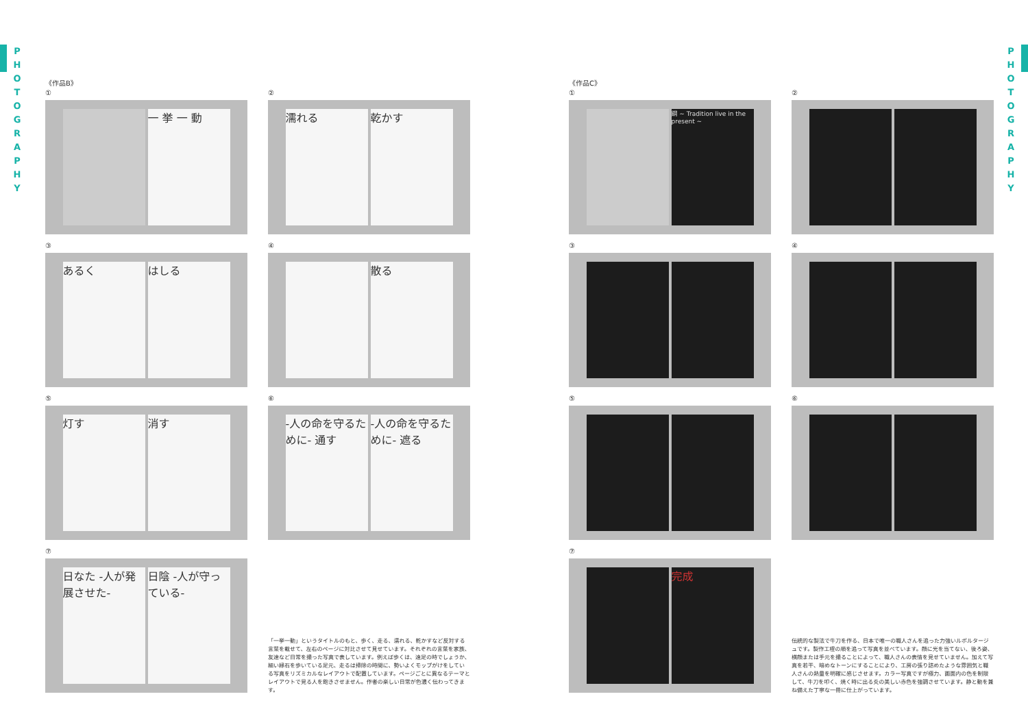P H O T O G R A P H Y
P H O T O G R A P H Y
《作品B》
①
一 挙 一 動
②
濡れる 乾かす
③
あるく はしる
④
散る
⑤
灯す 消す
⑥
-人の命を守るために- 通す
-人の命を守るために- 遮る
⑦
日なた -人が発展させた-
日陰 -人が守っている-
「一挙一動」というタイトルのもと、歩く、走る、濡れる、乾かすなど反対する言葉を載せて、左右のページに対比させて見せています。それぞれの言葉を家族、友達など日常を撮った写真で表しています。例えば歩くは、遠足の時でしょうか、細い縁石を歩いている足元、走るは掃除の時間に、勢いよくモップがけをしている写真をリズミカルなレイアウトで配置しています。ページごとに異なるテーマとレイアウトで見る人を飽きさせません。作者の楽しい日常が色濃く伝わってきます。
《作品C》
①
鋼 ~ Tradition live in the present ~
②
③
④
⑤
⑥
⑦
完成
伝統的な製法で牛刀を作る、日本で唯一の職人さんを追った力強いルポルタージュです。製作工程の順を追って写真を並べています。顔に光を当てない、後ろ姿、横顔または手元を撮ることによって、職人さんの表情を見せていません。加えて写真を若干、暗めなトーンにすることにより、工房の張り詰めたような雰囲気と職人さんの熱量を明確に感じさせます。カラー写真ですが極力、画面内の色を制限して、牛刀を叩く、焼く時に出る炎の美しい赤色を強調させています。静と動を兼ね備えた丁寧な一冊に仕上がっています。